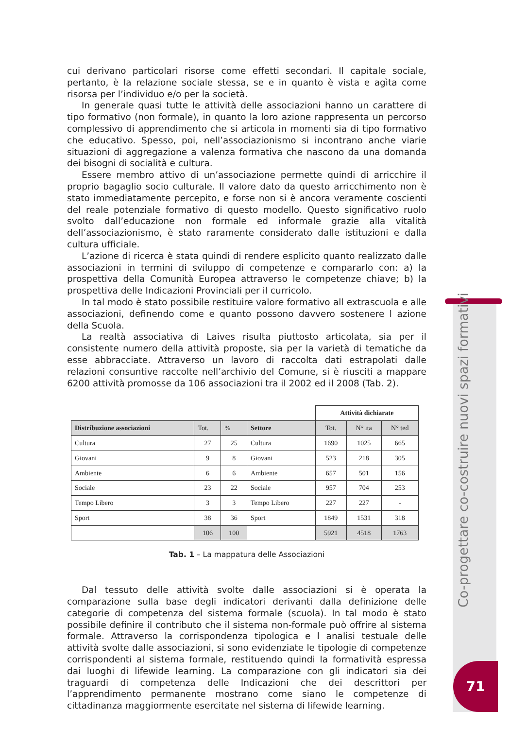Co-progettare co-costruire nuovi spazi formativi
71
cui derivano particolari risorse come effetti secondari. Il capitale sociale, pertanto, è la relazione sociale stessa, se e in quanto è vista e agìta come risorsa per l’individuo e/o per la società.
In generale quasi tutte le attività delle associazioni hanno un carattere di tipo formativo (non formale), in quanto la loro azione rappresenta un percorso complessivo di apprendimento che si articola in momenti sia di tipo formativo che educativo. Spesso, poi, nell’associazionismo si incontrano anche viarie situazioni di aggregazione a valenza formativa che nascono da una domanda dei bisogni di socialità e cultura.
Essere membro attivo di un’associazione permette quindi di arricchire il proprio bagaglio socio culturale. Il valore dato da questo arricchimento non è stato immediatamente percepito, e forse non si è ancora veramente coscienti del reale potenziale formativo di questo modello. Questo significativo ruolo svolto dall’educazione non formale ed informale grazie alla vitalità dell’associazionismo, è stato raramente considerato dalle istituzioni e dalla cultura ufficiale.
L’azione di ricerca è stata quindi di rendere esplicito quanto realizzato dalle associazioni in termini di sviluppo di competenze e compararlo con: a) la prospettiva della Comunità Europea attraverso le competenze chiave; b) la prospettiva delle Indicazioni Provinciali per il curricolo.
In tal modo è stato possibile restituire valore formativo all extrascuola e alle associazioni, definendo come e quanto possono davvero sostenere l azione della Scuola.
La realtà associativa di Laives risulta piuttosto articolata, sia per il consistente numero della attività proposte, sia per la varietà di tematiche da esse abbracciate. Attraverso un lavoro di raccolta dati estrapolati dalle relazioni consuntive raccolte nell’archivio del Comune, si è riusciti a mappare 6200 attività promosse da 106 associazioni tra il 2002 ed il 2008 (Tab. 2).
| | | | | Attività dichiarate | | |
| Distribuzione associazioni | Tot. | % | Settore | Tot. | N° ita | N° ted |
| Cultura | 27 | 25 | Cultura | 1690 | 1025 | 665 |
| Giovani | 9 | 8 | Giovani | 523 | 218 | 305 |
| Ambiente | 6 | 6 | Ambiente | 657 | 501 | 156 |
| Sociale | 23 | 22 | Sociale | 957 | 704 | 253 |
| Tempo Libero | 3 | 3 | Tempo Libero | 227 | 227 | - |
| Sport | 38 | 36 | Sport | 1849 | 1531 | 318 |
| | 106 | 100 | | 5921 | 4518 | 1763 |
Tab. 1 – La mappatura delle Associazioni
Dal tessuto delle attività svolte dalle associazioni si è operata la comparazione sulla base degli indicatori derivanti dalla definizione delle categorie di competenza del sistema formale (scuola). In tal modo è stato possibile definire il contributo che il sistema non-formale può offrire al sistema formale. Attraverso la corrispondenza tipologica e l analisi testuale delle attività svolte dalle associazioni, si sono evidenziate le tipologie di competenze corrispondenti al sistema formale, restituendo quindi la formatività espressa dai luoghi di lifewide learning. La comparazione con gli indicatori sia dei traguardi di competenza delle Indicazioni che dei descrittori per l’apprendimento permanente mostrano come siano le competenze di cittadinanza maggiormente esercitate nel sistema di lifewide learning.